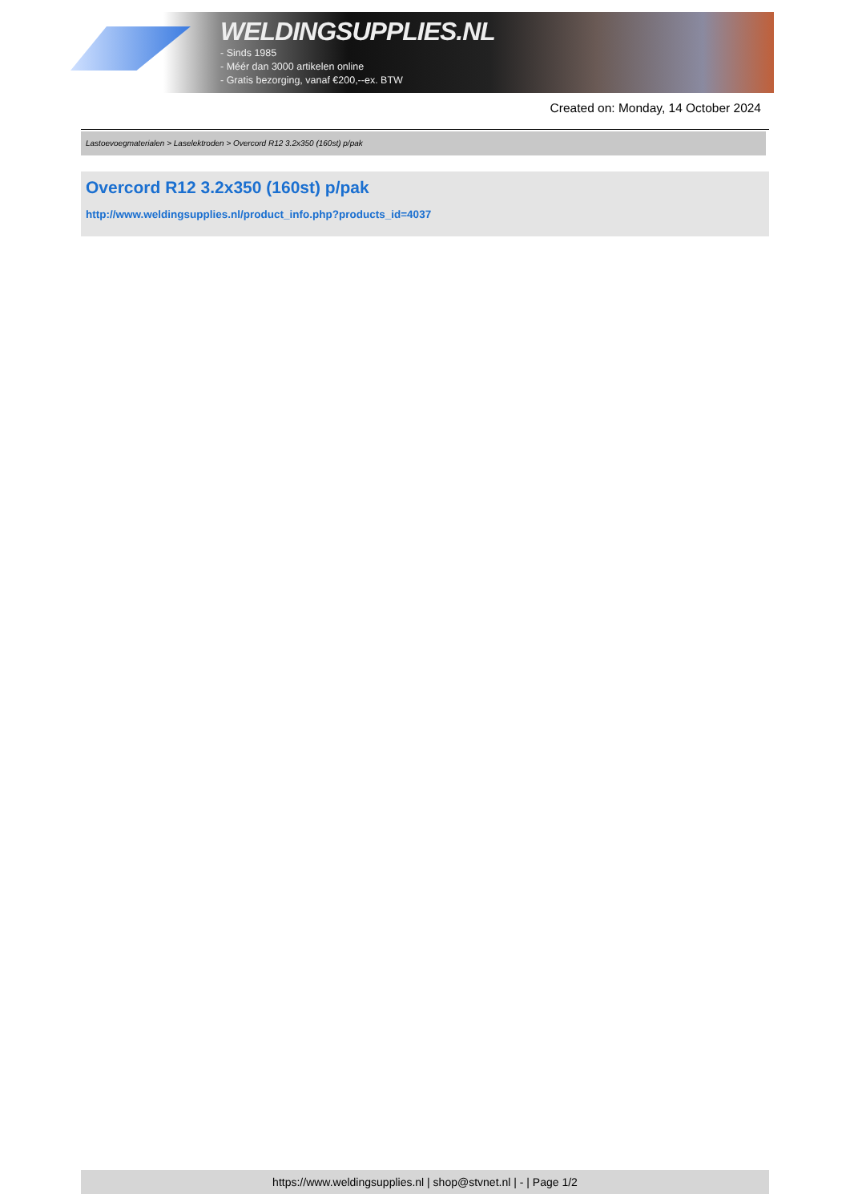WELDINGSUPPLIES.NL
- Sinds 1985
- Méér dan 3000 artikelen online
- Gratis bezorging, vanaf €200,--ex. BTW
Created on: Monday, 14 October 2024
Lastoevoegmaterialen > Laselektroden > Overcord R12 3.2x350 (160st) p/pak
Overcord R12 3.2x350 (160st) p/pak
http://www.weldingsupplies.nl/product_info.php?products_id=4037
https://www.weldingsupplies.nl | shop@stvnet.nl | - | Page 1/2